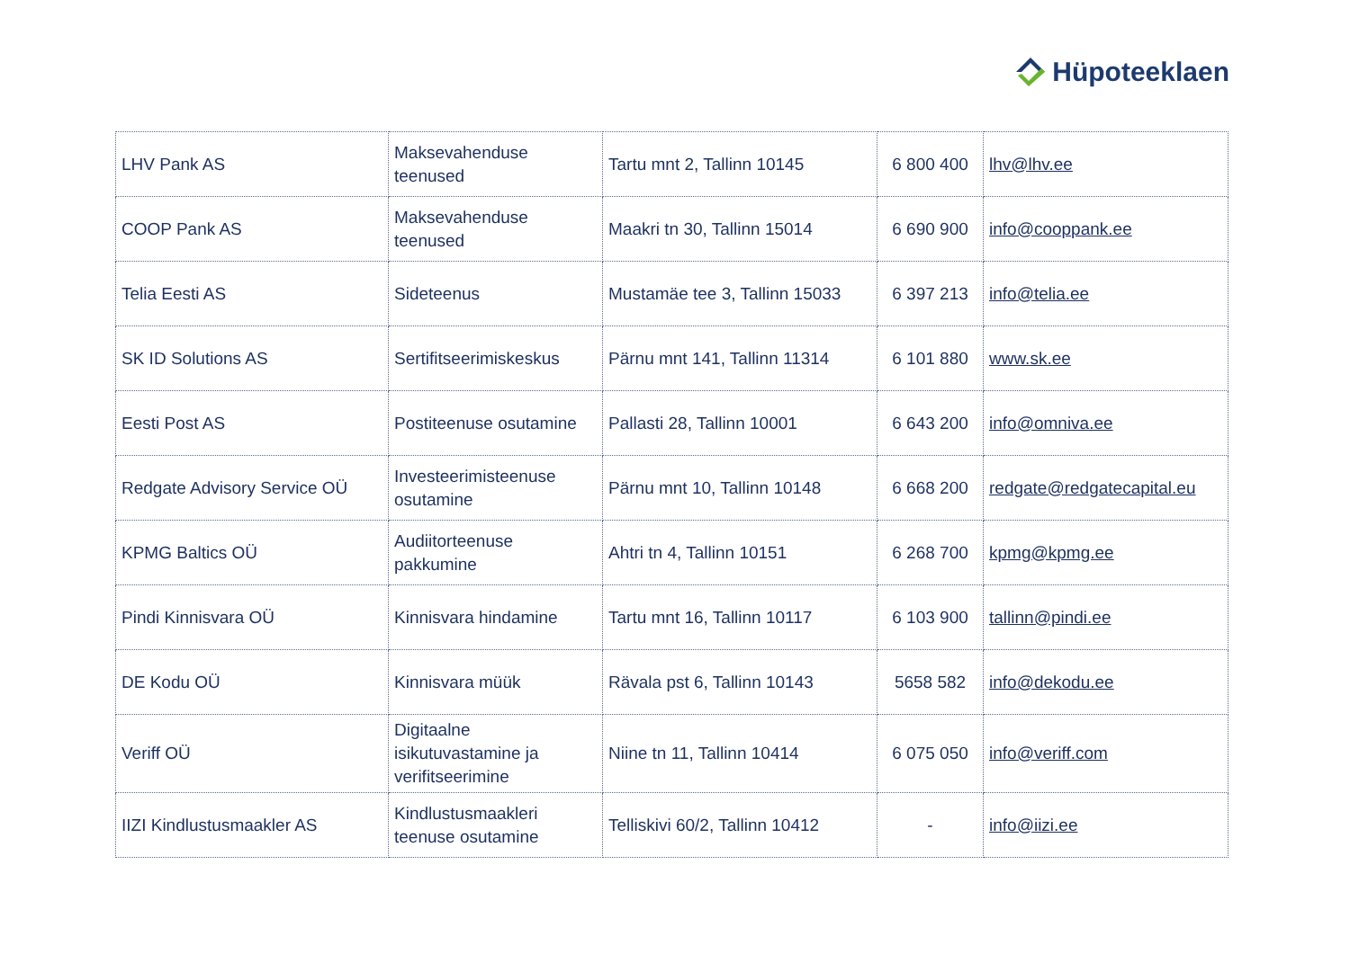Hüpoteeklaen
| LHV Pank AS | Maksevahenduse teenused | Tartu mnt 2, Tallinn 10145 | 6 800 400 | lhv@lhv.ee |
| COOP Pank AS | Maksevahenduse teenused | Maakri tn 30, Tallinn 15014 | 6 690 900 | info@cooppank.ee |
| Telia Eesti AS | Sideteenus | Mustamäe tee 3, Tallinn 15033 | 6 397 213 | info@telia.ee |
| SK ID Solutions AS | Sertifitseerimiskeskus | Pärnu mnt 141, Tallinn 11314 | 6 101 880 | www.sk.ee |
| Eesti Post AS | Postiteenuse osutamine | Pallasti 28, Tallinn 10001 | 6 643 200 | info@omniva.ee |
| Redgate Advisory Service OÜ | Investeerimisteenuse osutamine | Pärnu mnt 10, Tallinn 10148 | 6 668 200 | redgate@redgatecapital.eu |
| KPMG Baltics OÜ | Audiitorteenuse pakkumine | Ahtri tn 4, Tallinn 10151 | 6 268 700 | kpmg@kpmg.ee |
| Pindi Kinnisvara OÜ | Kinnisvara hindamine | Tartu mnt 16, Tallinn 10117 | 6 103 900 | tallinn@pindi.ee |
| DE Kodu OÜ | Kinnisvara müük | Rävala pst 6, Tallinn 10143 | 5658 582 | info@dekodu.ee |
| Veriff OÜ | Digitaalne isikutuvastamine ja verifitseerimine | Niine tn 11, Tallinn 10414 | 6 075 050 | info@veriff.com |
| IIZI Kindlustusmaakler AS | Kindlustusmaakleri teenuse osutamine | Telliskivi 60/2, Tallinn 10412 | - | info@iizi.ee |